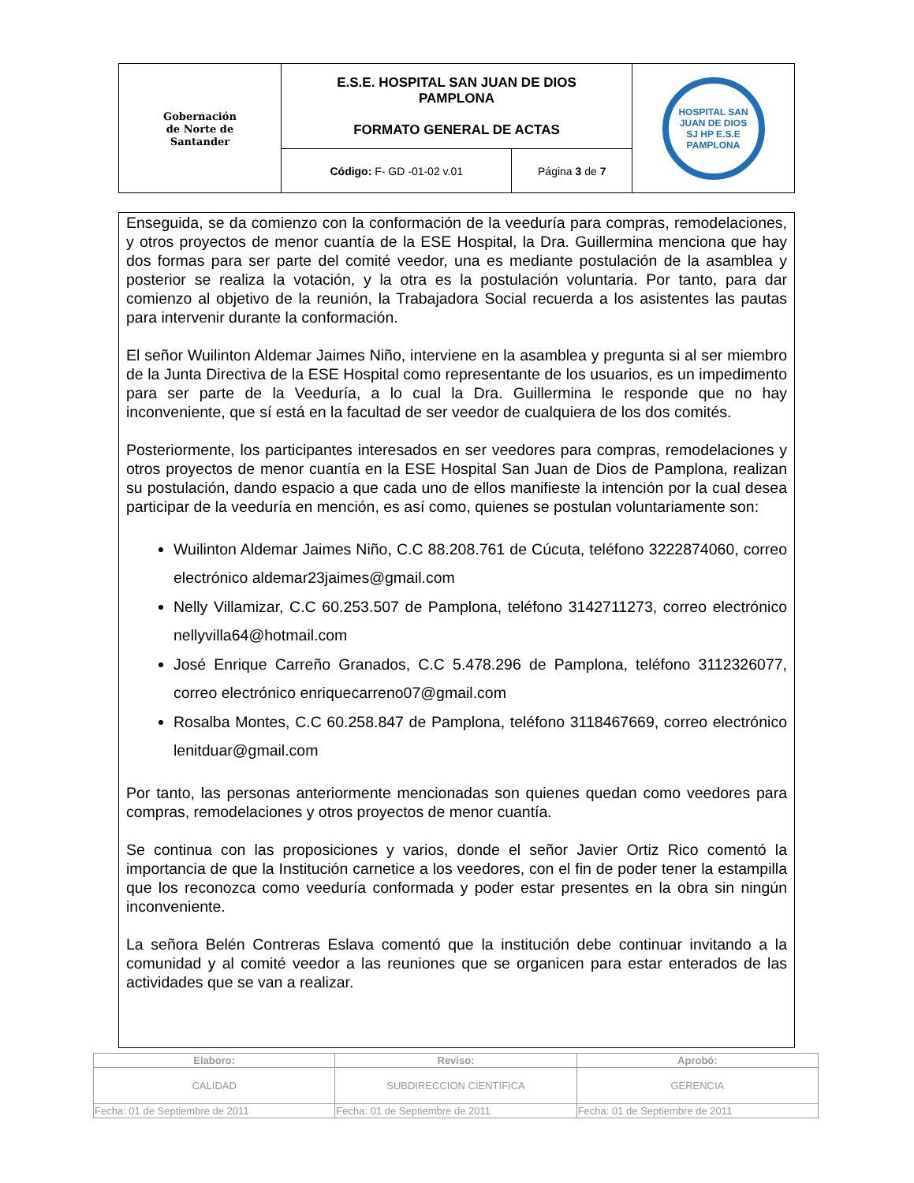| Gobernación de Norte de Santander | E.S.E. HOSPITAL SAN JUAN DE DIOS PAMPLONA FORMATO GENERAL DE ACTAS | | HOSPITAL SAN JUAN DE DIOS SJ HP E.S.E PAMPLONA |
| | Código: F- GD -01-02 v.01 | Página 3 de 7 | |
Enseguida, se da comienzo con la conformación de la veeduría para compras, remodelaciones, y otros proyectos de menor cuantía de la ESE Hospital, la Dra. Guillermina menciona que hay dos formas para ser parte del comité veedor, una es mediante postulación de la asamblea y posterior se realiza la votación, y la otra es la postulación voluntaria. Por tanto, para dar comienzo al objetivo de la reunión, la Trabajadora Social recuerda a los asistentes las pautas para intervenir durante la conformación.
El señor Wuilinton Aldemar Jaimes Niño, interviene en la asamblea y pregunta si al ser miembro de la Junta Directiva de la ESE Hospital como representante de los usuarios, es un impedimento para ser parte de la Veeduría, a lo cual la Dra. Guillermina le responde que no hay inconveniente, que sí está en la facultad de ser veedor de cualquiera de los dos comités.
Posteriormente, los participantes interesados en ser veedores para compras, remodelaciones y otros proyectos de menor cuantía en la ESE Hospital San Juan de Dios de Pamplona, realizan su postulación, dando espacio a que cada uno de ellos manifieste la intención por la cual desea participar de la veeduría en mención, es así como, quienes se postulan voluntariamente son:
Wuilinton Aldemar Jaimes Niño, C.C 88.208.761 de Cúcuta, teléfono 3222874060, correo electrónico aldemar23jaimes@gmail.com
Nelly Villamizar, C.C 60.253.507 de Pamplona, teléfono 3142711273, correo electrónico nellyvilla64@hotmail.com
José Enrique Carreño Granados, C.C 5.478.296 de Pamplona, teléfono 3112326077, correo electrónico enriquecarreno07@gmail.com
Rosalba Montes, C.C 60.258.847 de Pamplona, teléfono 3118467669, correo electrónico lenitduar@gmail.com
Por tanto, las personas anteriormente mencionadas son quienes quedan como veedores para compras, remodelaciones y otros proyectos de menor cuantía.
Se continua con las proposiciones y varios, donde el señor Javier Ortiz Rico comentó la importancia de que la Institución carnetice a los veedores, con el fin de poder tener la estampilla que los reconozca como veeduría conformada y poder estar presentes en la obra sin ningún inconveniente.
La señora Belén Contreras Eslava comentó que la institución debe continuar invitando a la comunidad y al comité veedor a las reuniones que se organicen para estar enterados de las actividades que se van a realizar.
| Elaboro: | Reviso: | Aprobó: |
| CALIDAD | SUBDIRECCION CIENTIFICA | GERENCIA |
| Fecha: 01 de Septiembre de 2011 | Fecha: 01 de Septiembre de 2011 | Fecha: 01 de Septiembre de 2011 |